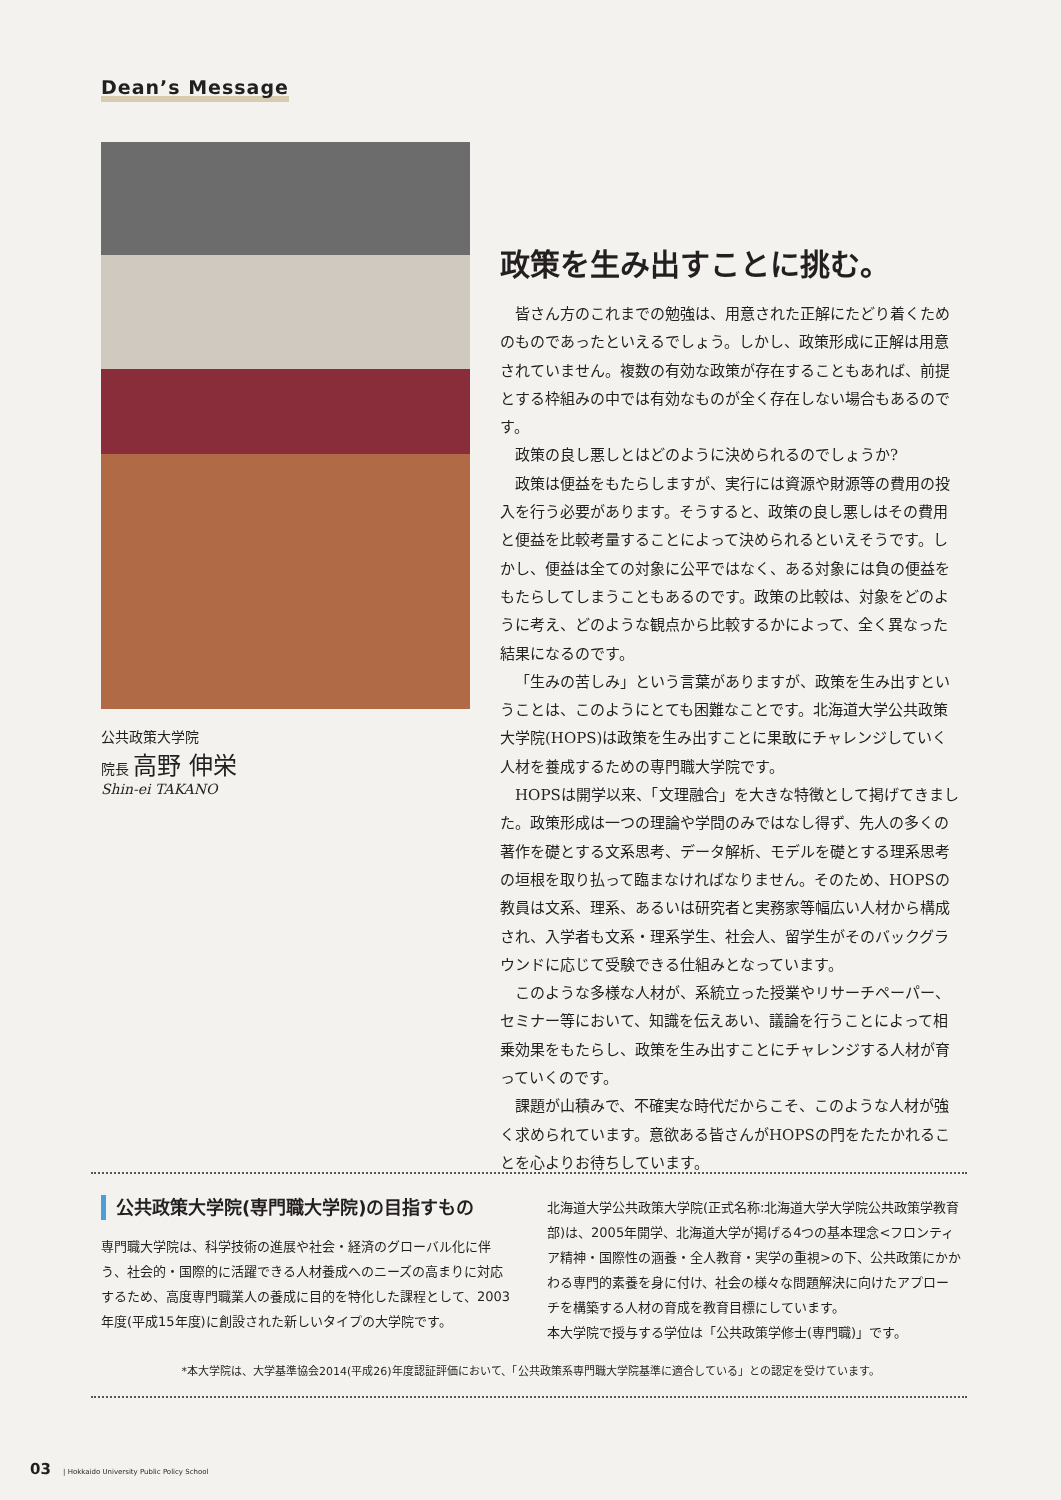Dean’s Message
公共政策大学院
院長 高野 伸栄
Shin-ei TAKANO
政策を生み出すことに挑む。
皆さん方のこれまでの勉強は、用意された正解にたどり着くためのものであったといえるでしょう。しかし、政策形成に正解は用意されていません。複数の有効な政策が存在することもあれば、前提とする枠組みの中では有効なものが全く存在しない場合もあるのです。
政策の良し悪しとはどのように決められるのでしょうか?
政策は便益をもたらしますが、実行には資源や財源等の費用の投入を行う必要があります。そうすると、政策の良し悪しはその費用と便益を比較考量することによって決められるといえそうです。しかし、便益は全ての対象に公平ではなく、ある対象には負の便益をもたらしてしまうこともあるのです。政策の比較は、対象をどのように考え、どのような観点から比較するかによって、全く異なった結果になるのです。
「生みの苦しみ」という言葉がありますが、政策を生み出すということは、このようにとても困難なことです。北海道大学公共政策大学院(HOPS)は政策を生み出すことに果敢にチャレンジしていく人材を養成するための専門職大学院です。
HOPSは開学以来、「文理融合」を大きな特徴として掲げてきました。政策形成は一つの理論や学問のみではなし得ず、先人の多くの著作を礎とする文系思考、データ解析、モデルを礎とする理系思考の垣根を取り払って臨まなければなりません。そのため、HOPSの教員は文系、理系、あるいは研究者と実務家等幅広い人材から構成され、入学者も文系・理系学生、社会人、留学生がそのバックグラウンドに応じて受験できる仕組みとなっています。
このような多様な人材が、系統立った授業やリサーチペーパー、セミナー等において、知識を伝えあい、議論を行うことによって相乗効果をもたらし、政策を生み出すことにチャレンジする人材が育っていくのです。
課題が山積みで、不確実な時代だからこそ、このような人材が強く求められています。意欲ある皆さんがHOPSの門をたたかれることを心よりお待ちしています。
公共政策大学院(専門職大学院)の目指すもの
専門職大学院は、科学技術の進展や社会・経済のグローバル化に伴う、社会的・国際的に活躍できる人材養成へのニーズの高まりに対応するため、高度専門職業人の養成に目的を特化した課程として、2003年度(平成15年度)に創設された新しいタイプの大学院です。
北海道大学公共政策大学院(正式名称:北海道大学大学院公共政策学教育部)は、2005年開学、北海道大学が掲げる4つの基本理念<フロンティア精神・国際性の涵養・全人教育・実学の重視>の下、公共政策にかかわる専門的素養を身に付け、社会の様々な問題解決に向けたアプローチを構築する人材の育成を教育目標にしています。
本大学院で授与する学位は「公共政策学修士(専門職)」です。
*本大学院は、大学基準協会2014(平成26)年度認証評価において、「公共政策系専門職大学院基準に適合している」との認定を受けています。
03 | Hokkaido University Public Policy School